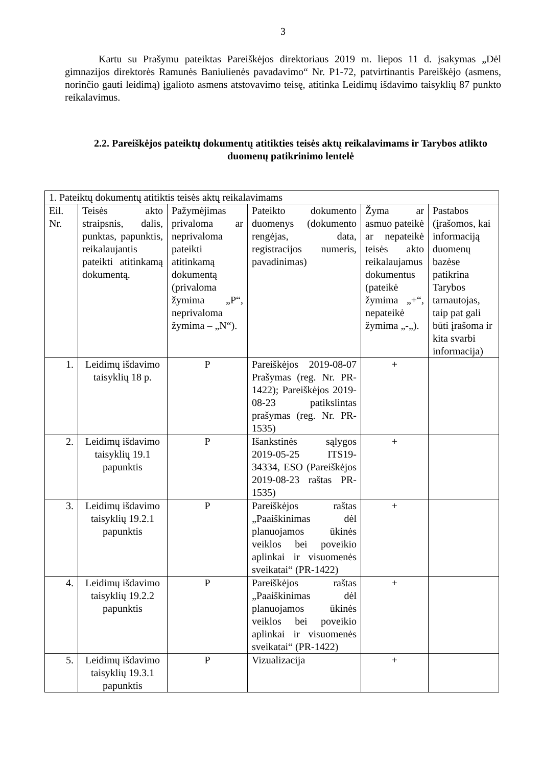3
Kartu su Prašymu pateiktas Pareiškėjos direktoriaus 2019 m. liepos 11 d. įsakymas „Dėl gimnazijos direktorės Ramunės Baniulienės pavadavimo“ Nr. P1-72, patvirtinantis Pareiškėjo (asmens, norinčio gauti leidimą) įgalioto asmens atstovavimo teisę, atitinka Leidimų išdavimo taisyklių 87 punkto reikalavimus.
2.2. Pareiškėjos pateiktų dokumentų atitikties teisės aktų reikalavimams ir Tarybos atlikto duomenų patikrinimo lentelė
| 1. Pateiktų dokumentų atitiktis teisės aktų reikalavimams | | | | | |
| Eil. Nr. | Teisės akto straipsnis, dalis, punktas, papunktis, reikalaujantis pateikti atitinkamą dokumentą. | Pažymėjimas privaloma ar neprivaloma pateikti atitinkamą dokumentą (privaloma žymima „P“, neprivaloma žymima – „N“). | Pateikto dokumento duomenys (dokumento rengėjas, data, registracijos numeris, pavadinimas) | Žyma ar asmuo pateikė ar nepateikė teisės akto reikalaujamus dokumentus (pateikė žymima „+“, nepateikė žymima „-„). | Pastabos (įrašomos, kai informaciją duomenų bazėse patikrina Tarybos tarnautojas, taip pat gali būti įrašoma ir kita svarbi informacija) |
| 1. | Leidimų išdavimo taisyklių 18 p. | P | Pareiškėjos 2019-08-07 Prašymas (reg. Nr. PR-1422); Pareiškėjos 2019-08-23 patikslintas prašymas (reg. Nr. PR-1535) | + | |
| 2. | Leidimų išdavimo taisyklių 19.1 papunktis | P | Išankstinės sąlygos 2019-05-25 ITS19-34334, ESO (Pareiškėjos 2019-08-23 raštas PR-1535) | + | |
| 3. | Leidimų išdavimo taisyklių 19.2.1 papunktis | P | Pareiškėjos raštas „Paaiškinimas dėl planuojamos ūkinės veiklos bei poveikio aplinkai ir visuomenės sveikatai“ (PR-1422) | + | |
| 4. | Leidimų išdavimo taisyklių 19.2.2 papunktis | P | Pareiškėjos raštas „Paaiškinimas dėl planuojamos ūkinės veiklos bei poveikio aplinkai ir visuomenės sveikatai“ (PR-1422) | + | |
| 5. | Leidimų išdavimo taisyklių 19.3.1 papunktis | P | Vizualizacija | + | |